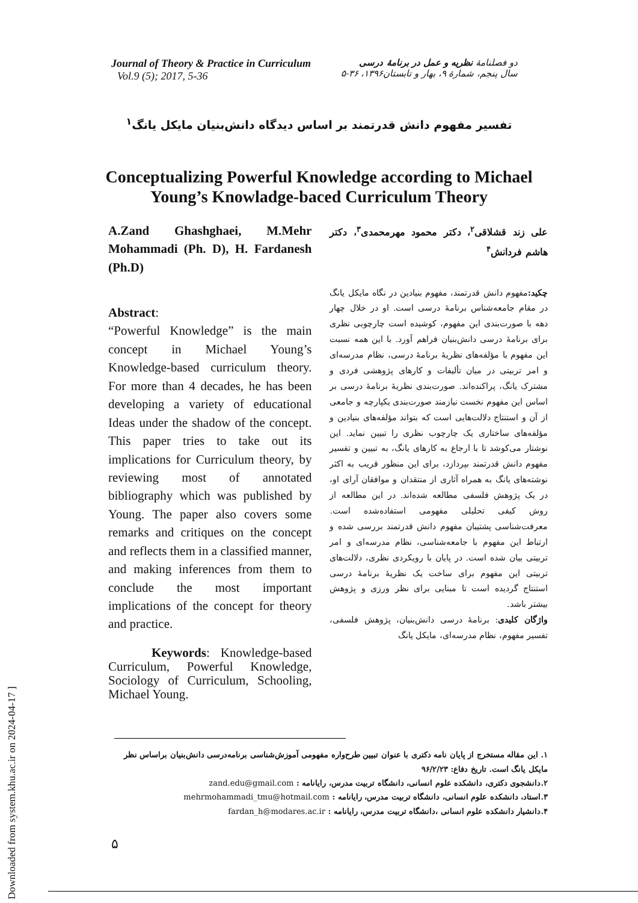[ Downloaded from system.khu.ac.ir on 2024-04-17 ]
Journal of Theory & Practice in Curriculum
Vol.9 (5); 2017, 5-36
دو فصلنامهٔ نظریه و عمل در برنامهٔ درسی
سال پنجم، شمارهٔ ۹، بهار و تابستان۱۳۹۶، ۳۶-۵
تفسیر مفهوم دانش قدرتمند بر اساس دیدگاه دانش‌بنیان مایکل یانگ<sup>۱</sup>
Conceptualizing Powerful Knowledge according to Michael
Young’s Knowladge-baced Curriculum Theory
A.Zand Ghashghaei, M.Mehr Mohammadi (Ph. D), H. Fardanesh (Ph.D)
Abstract:
“Powerful Knowledge” is the main concept in Michael Young’s Knowledge-based curriculum theory. For more than 4 decades, he has been developing a variety of educational Ideas under the shadow of the concept. This paper tries to take out its implications for Curriculum theory, by reviewing most of annotated bibliography which was published by Young. The paper also covers some remarks and critiques on the concept and reflects them in a classified manner, and making inferences from them to conclude the most important implications of the concept for theory and practice.
Keywords: Knowledge-based Curriculum, Powerful Knowledge, Sociology of Curriculum, Schooling, Michael Young.
علی زند قشلاقی<sup>۲</sup>، دکتر محمود مهرمحمدی<sup>۳</sup>، دکتر هاشم فردانش<sup>۴</sup>
چکید: مفهوم دانش قدرتمند، مفهوم بنیادین در نگاه مایکل یانگ در مقام جامعه‌شناس برنامهٔ درسی است. او در خلال چهار دهه با صورت‌بندی این مفهوم، کوشیده است چارچوبی نظری برای برنامهٔ درسی دانش‌بنیان فراهم آورد. با این همه نسبت این مفهوم با مؤلفه‌های نظریهٔ برنامهٔ درسی، نظام مدرسه‌ای و امر تربیتی در میان تألیفات و کارهای پژوهشی فردی و مشترک یانگ، پراکنده‌اند. صورت‌بندی نظریهٔ برنامهٔ درسی بر اساس این مفهوم نخست نیازمند صورت‌بندی یکپارچه و جامعی از آن و استنتاج دلالت‌هایی است که بتواند مؤلفه‌های بنیادین و مؤلفه‌های ساختاری یک چارچوب نظری را تبیین نماید. این نوشتار می‌کوشد تا با ارجاع به کارهای یانگ، به تبیین و تفسیر مفهوم دانش قدرتمند بپردازد، برای این منظور قریب به اکثر نوشته‌های یانگ به همراه آثاری از منتقدان و موافقان آرای او، در یک پژوهش فلسفی مطالعه شده‌اند. در این مطالعه از روش کیفی تحلیلی مفهومی استفاده‌شده است. معرفت‌شناسی پشتیبان مفهوم دانش قدرتمند بررسی شده و ارتباط این مفهوم با جامعه‌شناسی، نظام مدرسه‌ای و امر تربیتی بیان شده است. در پایان با رویکردی نظری، دلالت‌های تربیتی این مفهوم برای ساخت یک نظریهٔ برنامهٔ درسی استنتاج گردیده است تا مبنایی برای نظر ورزی و پژوهش بیشتر باشد.
واژگان کلیدی: برنامهٔ درسی دانش‌بنیان، پژوهش فلسفی، تفسیر مفهوم، نظام مدرسه‌ای، مایکل یانگ
۱. این مقاله مستخرج از پایان نامه دکتری با عنوان تبیین طرح‌واره مفهومی آموزش‌شناسی برنامه‌درسی دانش‌بنیان براساس نظر مایکل یانگ است. تاریخ دفاع: ۹۶/۲/۲۳
۲.دانشجوی دکتری، دانشکده علوم انسانی، دانشگاه تربیت مدرس، رایانامه : zand.edu@gmail.com
۳.استاد، دانشکده علوم انسانی، دانشگاه تربیت مدرس، رایانامه : mehrmohammadi_tmu@hotmail.com
۴.دانشیار دانشکده علوم انسانی ،دانشگاه تربیت مدرس، رایانامه : fardan_h@modares.ac.ir
۵